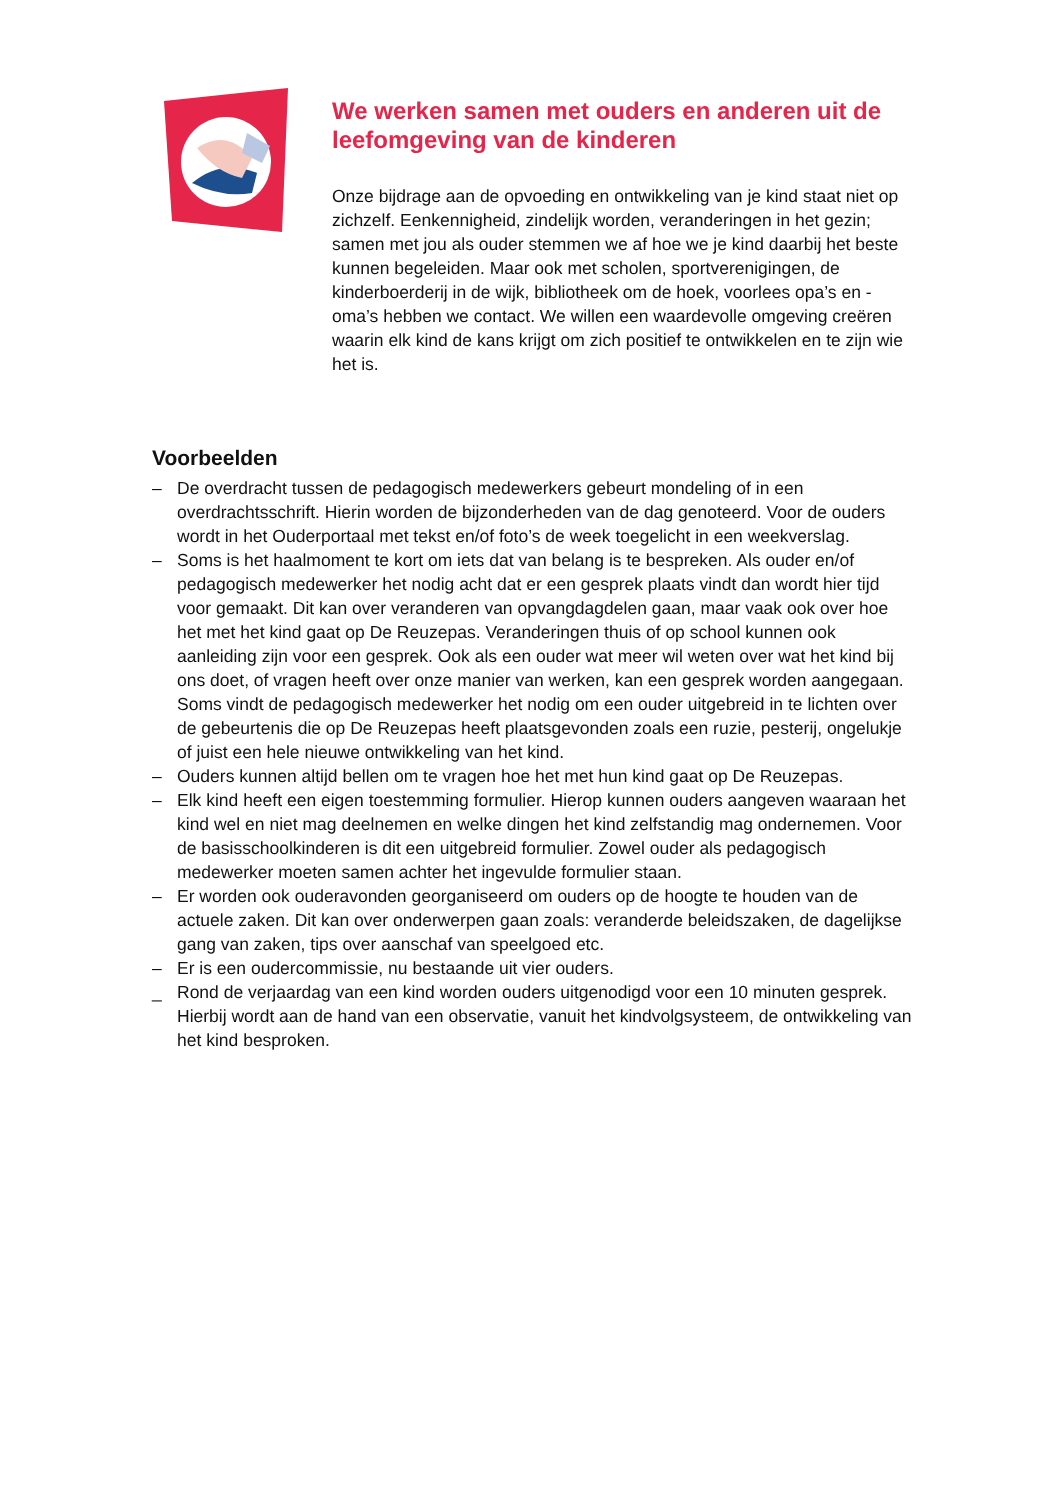We werken samen met ouders en anderen uit de leefomgeving van de kinderen
Onze bijdrage aan de opvoeding en ontwikkeling van je kind staat niet op zichzelf. Eenkennigheid, zindelijk worden, veranderingen in het gezin; samen met jou als ouder stemmen we af hoe we je kind daarbij het beste kunnen begeleiden. Maar ook met scholen, sportverenigingen, de kinderboerderij in de wijk, bibliotheek om de hoek, voorlees opa’s en -oma’s hebben we contact. We willen een waardevolle omgeving creëren waarin elk kind de kans krijgt om zich positief te ontwikkelen en te zijn wie het is.
Voorbeelden
– De overdracht tussen de pedagogisch medewerkers gebeurt mondeling of in een overdrachtsschrift. Hierin worden de bijzonderheden van de dag genoteerd. Voor de ouders wordt in het Ouderportaal met tekst en/of foto’s de week toegelicht in een weekverslag.
– Soms is het haalmoment te kort om iets dat van belang is te bespreken. Als ouder en/of pedagogisch medewerker het nodig acht dat er een gesprek plaats vindt dan wordt hier tijd voor gemaakt. Dit kan over veranderen van opvangdagdelen gaan, maar vaak ook over hoe het met het kind gaat op De Reuzepas. Veranderingen thuis of op school kunnen ook aanleiding zijn voor een gesprek. Ook als een ouder wat meer wil weten over wat het kind bij ons doet, of vragen heeft over onze manier van werken, kan een gesprek worden aangegaan. Soms vindt de pedagogisch medewerker het nodig om een ouder uitgebreid in te lichten over de gebeurtenis die op De Reuzepas heeft plaatsgevonden zoals een ruzie, pesterij, ongelukje of juist een hele nieuwe ontwikkeling van het kind.
– Ouders kunnen altijd bellen om te vragen hoe het met hun kind gaat op De Reuzepas.
– Elk kind heeft een eigen toestemming formulier. Hierop kunnen ouders aangeven waaraan het kind wel en niet mag deelnemen en welke dingen het kind zelfstandig mag ondernemen. Voor de basisschoolkinderen is dit een uitgebreid formulier. Zowel ouder als pedagogisch medewerker moeten samen achter het ingevulde formulier staan.
– Er worden ook ouderavonden georganiseerd om ouders op de hoogte te houden van de actuele zaken. Dit kan over onderwerpen gaan zoals: veranderde beleidszaken, de dagelijkse gang van zaken, tips over aanschaf van speelgoed etc.
– Er is een oudercommissie, nu bestaande uit vier ouders.
_ Rond de verjaardag van een kind worden ouders uitgenodigd voor een 10 minuten gesprek. Hierbij wordt aan de hand van een observatie, vanuit het kindvolgsysteem, de ontwikkeling van het kind besproken.